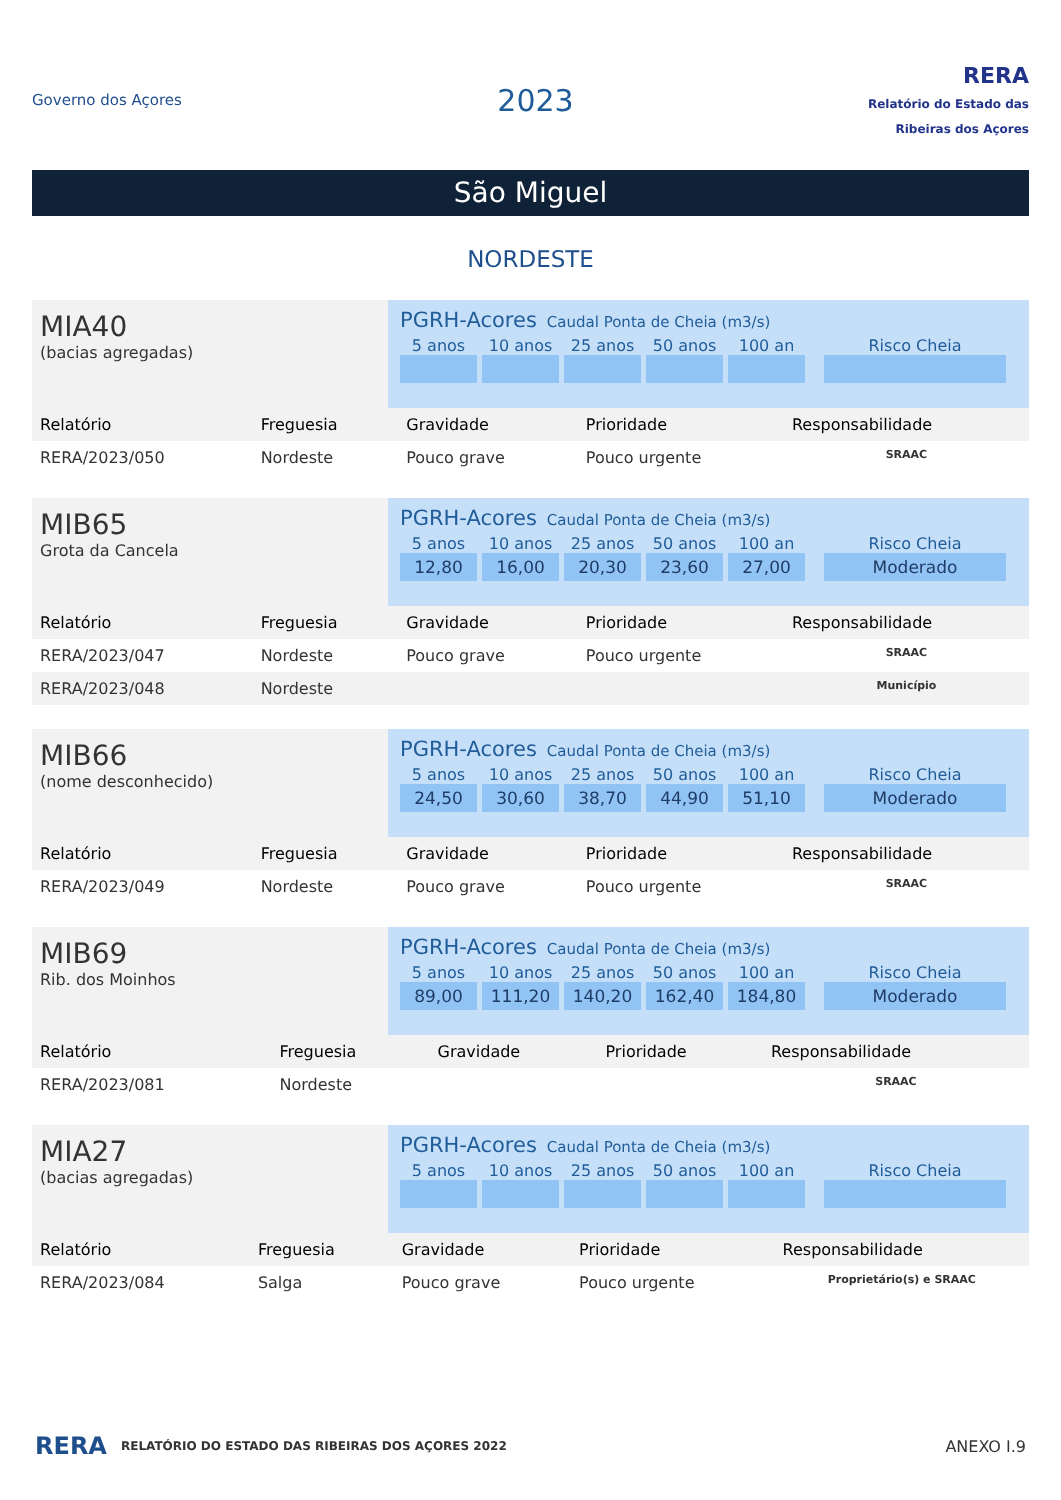Governo dos Açores
2023
RERA
Relatório do Estado das Ribeiras dos Açores
São Miguel
NORDESTE
MIA40
(bacias agregadas)
PGRH-Acores Caudal Ponta de Cheia (m3/s)
5 anos
10 anos
25 anos
50 anos
100 an
Risco Cheia
| Relatório | Freguesia | Gravidade | Prioridade | Responsabilidade |
| --- | --- | --- | --- | --- |
| RERA/2023/050 | Nordeste | Pouco grave | Pouco urgente | SRAAC |
MIB65
Grota da Cancela
PGRH-Acores Caudal Ponta de Cheia (m3/s)
5 anos
10 anos
25 anos
50 anos
100 an
Risco Cheia
12,80
16,00
20,30
23,60
27,00
Moderado
| Relatório | Freguesia | Gravidade | Prioridade | Responsabilidade |
| --- | --- | --- | --- | --- |
| RERA/2023/047 | Nordeste | Pouco grave | Pouco urgente | SRAAC |
| RERA/2023/048 | Nordeste | | | Município |
MIB66
(nome desconhecido)
PGRH-Acores Caudal Ponta de Cheia (m3/s)
5 anos
10 anos
25 anos
50 anos
100 an
Risco Cheia
24,50
30,60
38,70
44,90
51,10
Moderado
| Relatório | Freguesia | Gravidade | Prioridade | Responsabilidade |
| --- | --- | --- | --- | --- |
| RERA/2023/049 | Nordeste | Pouco grave | Pouco urgente | SRAAC |
MIB69
Rib. dos Moinhos
PGRH-Acores Caudal Ponta de Cheia (m3/s)
5 anos
10 anos
25 anos
50 anos
100 an
Risco Cheia
89,00
111,20
140,20
162,40
184,80
Moderado
| Relatório | Freguesia | Gravidade | Prioridade | Responsabilidade |
| --- | --- | --- | --- | --- |
| RERA/2023/081 | Nordeste | | | SRAAC |
MIA27
(bacias agregadas)
PGRH-Acores Caudal Ponta de Cheia (m3/s)
5 anos
10 anos
25 anos
50 anos
100 an
Risco Cheia
| Relatório | Freguesia | Gravidade | Prioridade | Responsabilidade |
| --- | --- | --- | --- | --- |
| RERA/2023/084 | Salga | Pouco grave | Pouco urgente | Proprietário(s) e SRAAC |
RERA RELATÓRIO DO ESTADO DAS RIBEIRAS DOS AÇORES 2022 ANEXO I.9